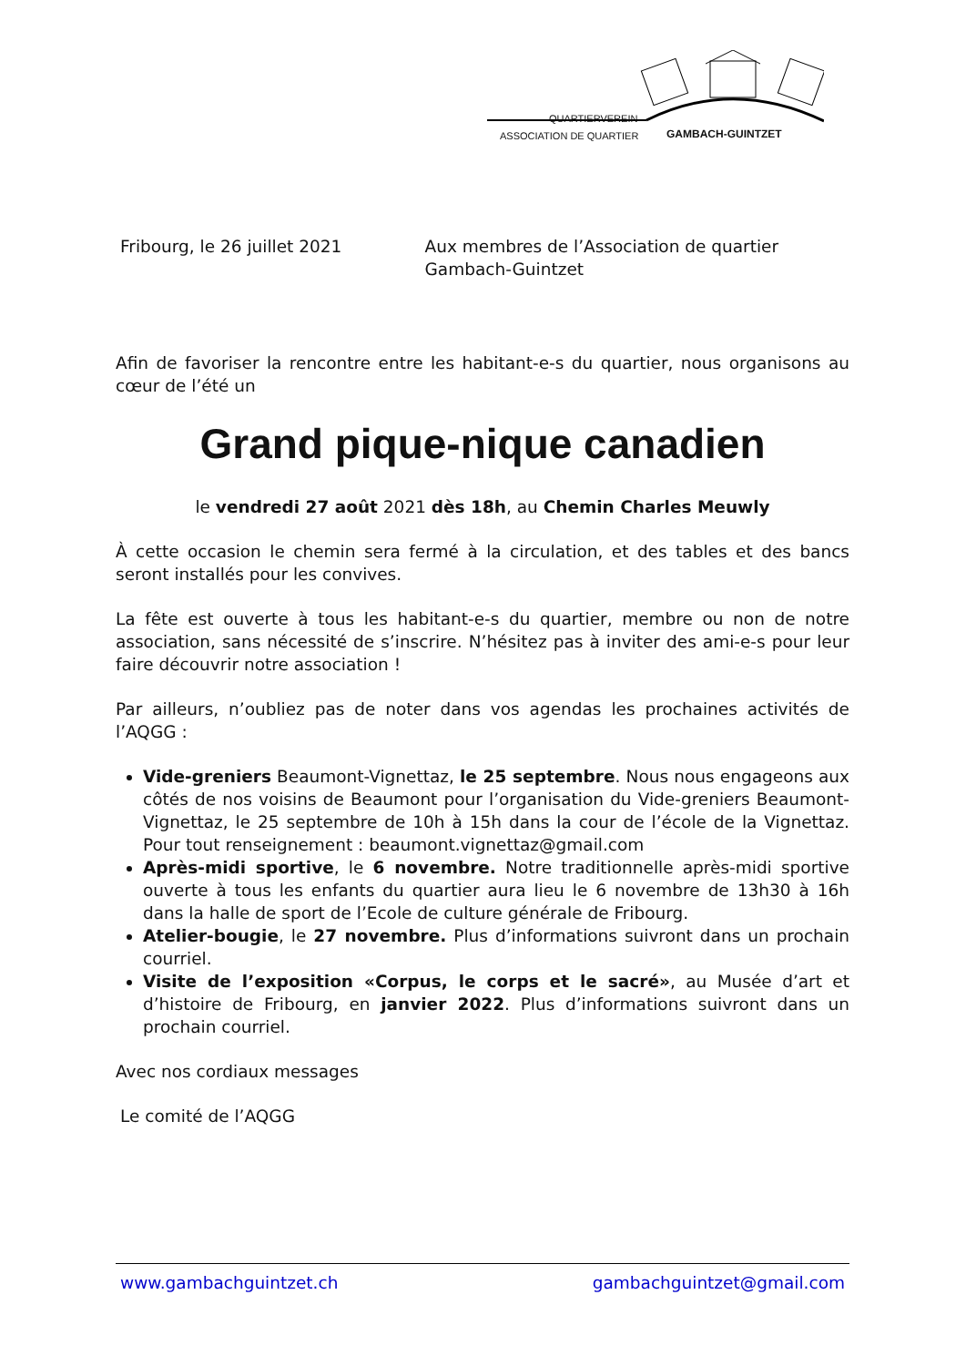QUARTIERVEREIN
ASSOCIATION DE QUARTIER GAMBACH-GUINTZET
Fribourg, le 26 juillet 2021 Aux membres de l’Association de quartier Gambach-Guintzet
Afin de favoriser la rencontre entre les habitant-e-s du quartier, nous organisons au cœur de l’été un
Grand pique-nique canadien
le vendredi 27 août 2021 dès 18h, au Chemin Charles Meuwly
À cette occasion le chemin sera fermé à la circulation, et des tables et des bancs seront installés pour les convives.
La fête est ouverte à tous les habitant-e-s du quartier, membre ou non de notre association, sans nécessité de s’inscrire. N’hésitez pas à inviter des ami-e-s pour leur faire découvrir notre association !
Par ailleurs, n’oubliez pas de noter dans vos agendas les prochaines activités de l’AQGG :
Vide-greniers Beaumont-Vignettaz, le 25 septembre. Nous nous engageons aux côtés de nos voisins de Beaumont pour l’organisation du Vide-greniers Beaumont-Vignettaz, le 25 septembre de 10h à 15h dans la cour de l’école de la Vignettaz. Pour tout renseignement : beaumont.vignettaz@gmail.com
Après-midi sportive, le 6 novembre. Notre traditionnelle après-midi sportive ouverte à tous les enfants du quartier aura lieu le 6 novembre de 13h30 à 16h dans la halle de sport de l’Ecole de culture générale de Fribourg.
Atelier-bougie, le 27 novembre. Plus d’informations suivront dans un prochain courriel.
Visite de l’exposition «Corpus, le corps et le sacré», au Musée d’art et d’histoire de Fribourg, en janvier 2022. Plus d’informations suivront dans un prochain courriel.
Avec nos cordiaux messages
Le comité de l’AQGG
www.gambachguintzet.ch gambachguintzet@gmail.com